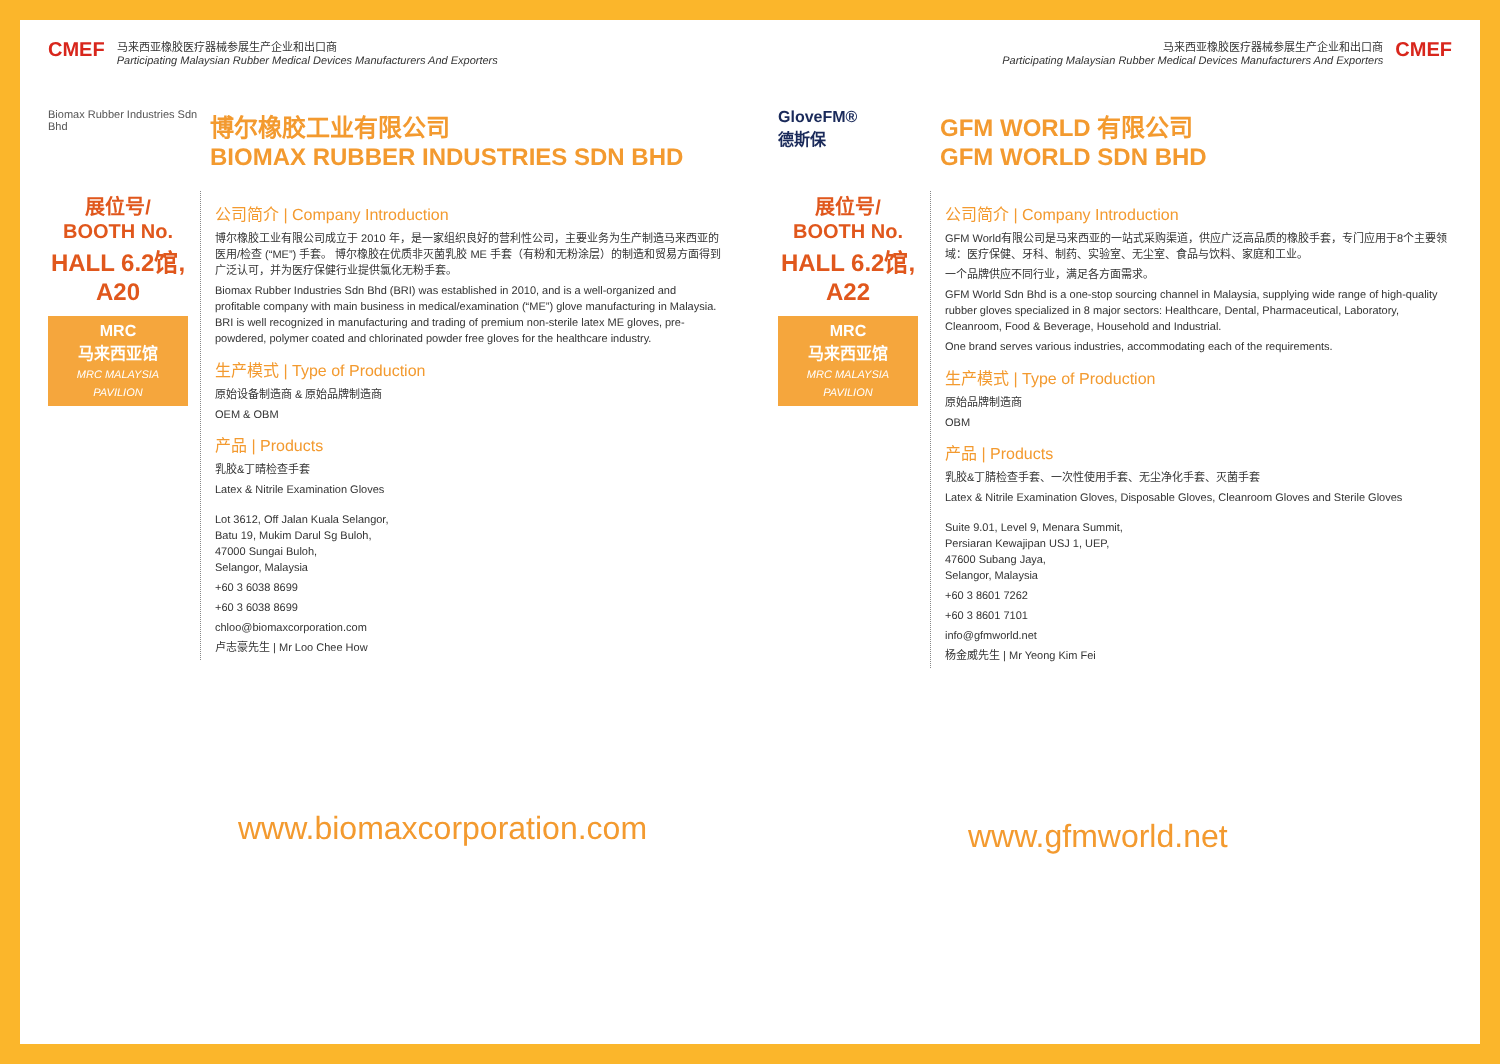CMEF
马来西亚橡胶医疗器械参展生产企业和出口商
Participating Malaysian Rubber Medical Devices Manufacturers And Exporters
Biomax Rubber Industries Sdn Bhd
博尔橡胶工业有限公司
BIOMAX RUBBER INDUSTRIES SDN BHD
展位号/
BOOTH No.
HALL 6.2馆, A20
MRC
马来西亚馆
MRC MALAYSIA PAVILION
公司简介 | Company Introduction
博尔橡胶工业有限公司成立于 2010 年，是一家组织良好的营利性公司，主要业务为生产制造马来西亚的医用/检查 (“ME”) 手套。 博尔橡胶在优质非灭菌乳胶 ME 手套（有粉和无粉涂层）的制造和贸易方面得到广泛认可，并为医疗保健行业提供氯化无粉手套。
Biomax Rubber Industries Sdn Bhd (BRI) was established in 2010, and is a well-organized and profitable company with main business in medical/examination (“ME”) glove manufacturing in Malaysia. BRI is well recognized in manufacturing and trading of premium non-sterile latex ME gloves, pre-powdered, polymer coated and chlorinated powder free gloves for the healthcare industry.
生产模式 | Type of Production
原始设备制造商 & 原始品牌制造商
OEM & OBM
产品 | Products
乳胶&丁晴检查手套
Latex & Nitrile Examination Gloves
Lot 3612, Off Jalan Kuala Selangor,
Batu 19, Mukim Darul Sg Buloh,
47000 Sungai Buloh,
Selangor, Malaysia
+60 3 6038 8699
+60 3 6038 8699
chloo@biomaxcorporation.com
卢志豪先生 | Mr Loo Chee How
www.biomaxcorporation.com
马来西亚橡胶医疗器械参展生产企业和出口商
Participating Malaysian Rubber Medical Devices Manufacturers And Exporters
CMEF
GloveFM®
德斯保
GFM WORLD 有限公司
GFM WORLD SDN BHD
展位号/
BOOTH No.
HALL 6.2馆, A22
MRC
马来西亚馆
MRC MALAYSIA PAVILION
公司简介 | Company Introduction
GFM World有限公司是马来西亚的一站式采购渠道，供应广泛高品质的橡胶手套，专门应用于8个主要领域：医疗保健、牙科、制药、实验室、无尘室、食品与饮料、家庭和工业。
一个品牌供应不同行业，满足各方面需求。
GFM World Sdn Bhd is a one-stop sourcing channel in Malaysia, supplying wide range of high-quality rubber gloves specialized in 8 major sectors: Healthcare, Dental, Pharmaceutical, Laboratory, Cleanroom, Food & Beverage, Household and Industrial.
One brand serves various industries, accommodating each of the requirements.
生产模式 | Type of Production
原始品牌制造商
OBM
产品 | Products
乳胶&丁腈检查手套、一次性使用手套、无尘净化手套、灭菌手套
Latex & Nitrile Examination Gloves, Disposable Gloves, Cleanroom Gloves and Sterile Gloves
Suite 9.01, Level 9, Menara Summit,
Persiaran Kewajipan USJ 1, UEP,
47600 Subang Jaya,
Selangor, Malaysia
+60 3 8601 7262
+60 3 8601 7101
info@gfmworld.net
杨金威先生 | Mr Yeong Kim Fei
www.gfmworld.net